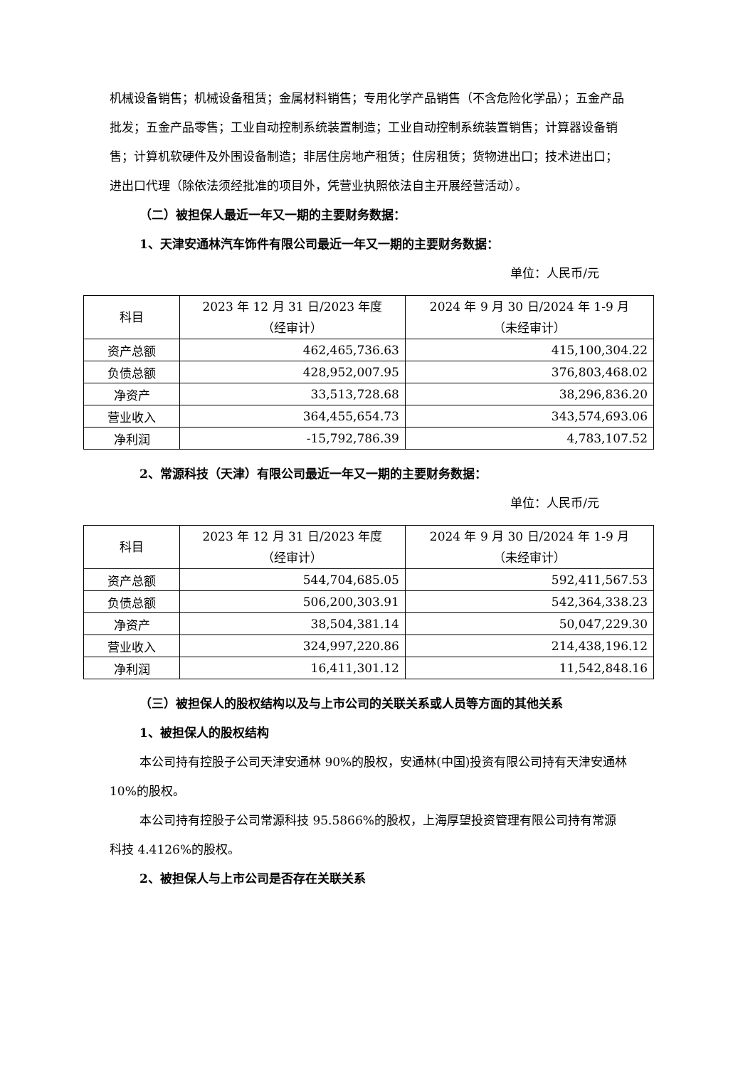机械设备销售；机械设备租赁；金属材料销售；专用化学产品销售（不含危险化学品）；五金产品批发；五金产品零售；工业自动控制系统装置制造；工业自动控制系统装置销售；计算器设备销售；计算机软硬件及外围设备制造；非居住房地产租赁；住房租赁；货物进出口；技术进出口；进出口代理（除依法须经批准的项目外，凭营业执照依法自主开展经营活动）。
（二）被担保人最近一年又一期的主要财务数据：
1、天津安通林汽车饰件有限公司最近一年又一期的主要财务数据：
单位：人民币/元
| 科目 | 2023 年 12 月 31 日/2023 年度 （经审计） | 2024 年 9 月 30 日/2024 年 1-9 月 （未经审计） |
| --- | --- | --- |
| 资产总额 | 462,465,736.63 | 415,100,304.22 |
| 负债总额 | 428,952,007.95 | 376,803,468.02 |
| 净资产 | 33,513,728.68 | 38,296,836.20 |
| 营业收入 | 364,455,654.73 | 343,574,693.06 |
| 净利润 | -15,792,786.39 | 4,783,107.52 |
2、常源科技（天津）有限公司最近一年又一期的主要财务数据：
单位：人民币/元
| 科目 | 2023 年 12 月 31 日/2023 年度 （经审计） | 2024 年 9 月 30 日/2024 年 1-9 月 （未经审计） |
| --- | --- | --- |
| 资产总额 | 544,704,685.05 | 592,411,567.53 |
| 负债总额 | 506,200,303.91 | 542,364,338.23 |
| 净资产 | 38,504,381.14 | 50,047,229.30 |
| 营业收入 | 324,997,220.86 | 214,438,196.12 |
| 净利润 | 16,411,301.12 | 11,542,848.16 |
（三）被担保人的股权结构以及与上市公司的关联关系或人员等方面的其他关系
1、被担保人的股权结构
本公司持有控股子公司天津安通林 90%的股权，安通林(中国)投资有限公司持有天津安通林 10%的股权。
本公司持有控股子公司常源科技 95.5866%的股权，上海厚望投资管理有限公司持有常源科技 4.4126%的股权。
2、被担保人与上市公司是否存在关联关系